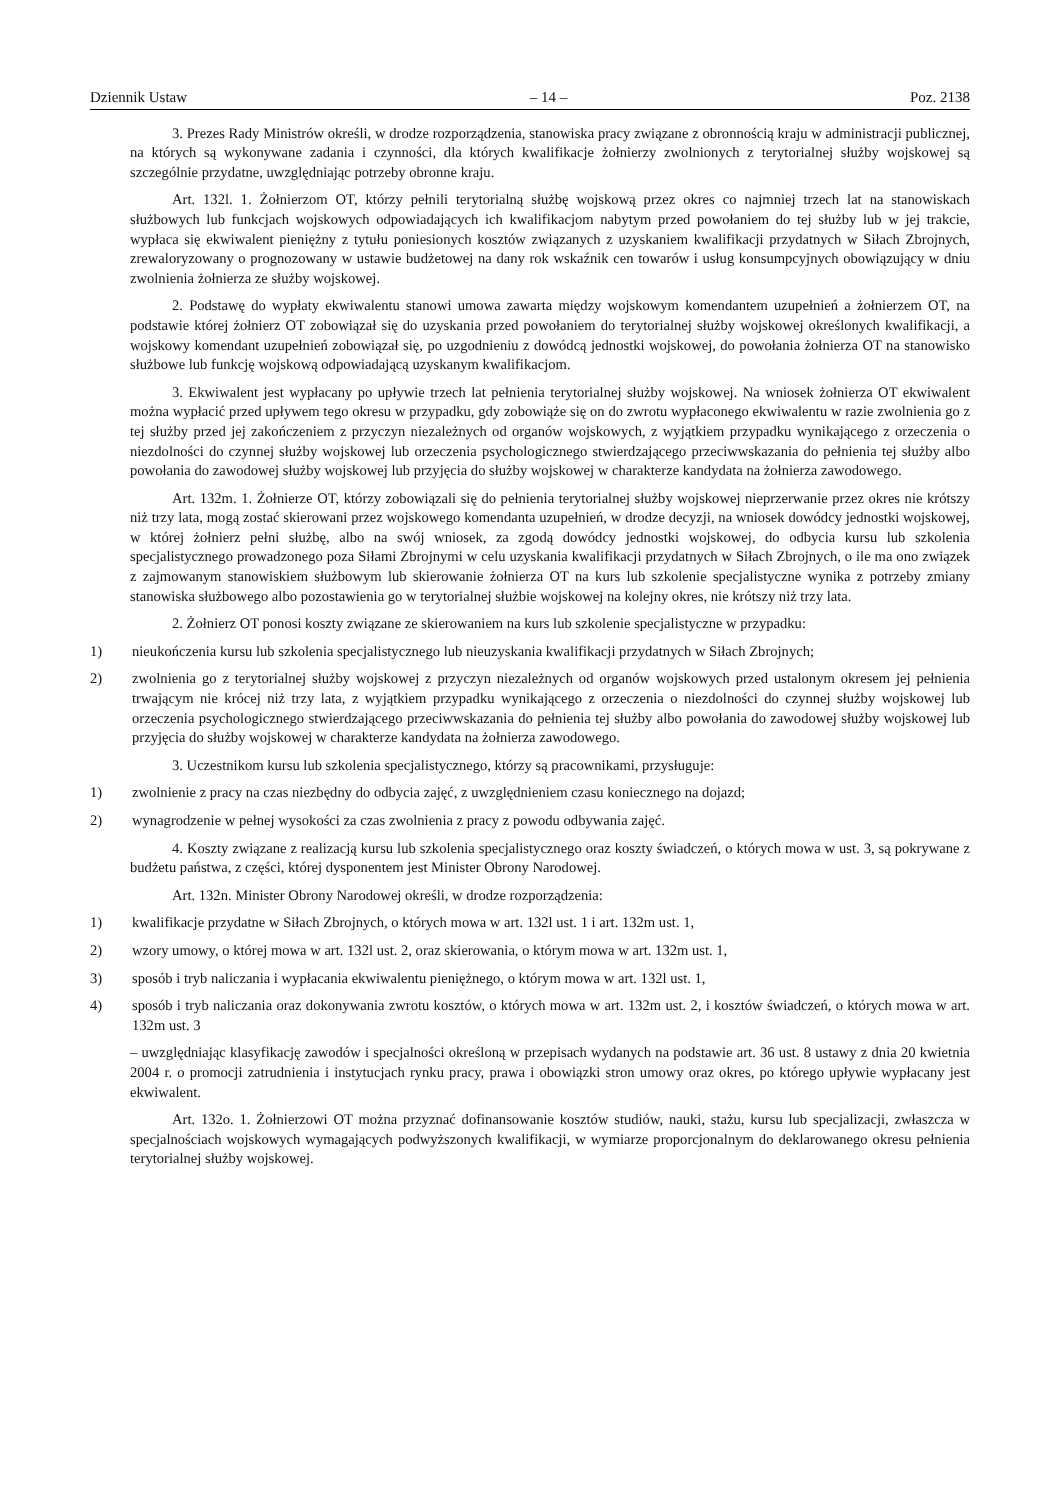Dziennik Ustaw – 14 – Poz. 2138
3. Prezes Rady Ministrów określi, w drodze rozporządzenia, stanowiska pracy związane z obronnością kraju w administracji publicznej, na których są wykonywane zadania i czynności, dla których kwalifikacje żołnierzy zwolnionych z terytorialnej służby wojskowej są szczególnie przydatne, uwzględniając potrzeby obronne kraju.
Art. 132l. 1. Żołnierzom OT, którzy pełnili terytorialną służbę wojskową przez okres co najmniej trzech lat na stanowiskach służbowych lub funkcjach wojskowych odpowiadających ich kwalifikacjom nabytym przed powołaniem do tej służby lub w jej trakcie, wypłaca się ekwiwalent pieniężny z tytułu poniesionych kosztów związanych z uzyskaniem kwalifikacji przydatnych w Siłach Zbrojnych, zrewaloryzowany o prognozowany w ustawie budżetowej na dany rok wskaźnik cen towarów i usług konsumpcyjnych obowiązujący w dniu zwolnienia żołnierza ze służby wojskowej.
2. Podstawę do wypłaty ekwiwalentu stanowi umowa zawarta między wojskowym komendantem uzupełnień a żołnierzem OT, na podstawie której żołnierz OT zobowiązał się do uzyskania przed powołaniem do terytorialnej służby wojskowej określonych kwalifikacji, a wojskowy komendant uzupełnień zobowiązał się, po uzgodnieniu z dowódcą jednostki wojskowej, do powołania żołnierza OT na stanowisko służbowe lub funkcję wojskową odpowiadającą uzyskanym kwalifikacjom.
3. Ekwiwalent jest wypłacany po upływie trzech lat pełnienia terytorialnej służby wojskowej. Na wniosek żołnierza OT ekwiwalent można wypłacić przed upływem tego okresu w przypadku, gdy zobowiąże się on do zwrotu wypłaconego ekwiwalentu w razie zwolnienia go z tej służby przed jej zakończeniem z przyczyn niezależnych od organów wojskowych, z wyjątkiem przypadku wynikającego z orzeczenia o niezdolności do czynnej służby wojskowej lub orzeczenia psychologicznego stwierdzającego przeciwwskazania do pełnienia tej służby albo powołania do zawodowej służby wojskowej lub przyjęcia do służby wojskowej w charakterze kandydata na żołnierza zawodowego.
Art. 132m. 1. Żołnierze OT, którzy zobowiązali się do pełnienia terytorialnej służby wojskowej nieprzerwanie przez okres nie krótszy niż trzy lata, mogą zostać skierowani przez wojskowego komendanta uzupełnień, w drodze decyzji, na wniosek dowódcy jednostki wojskowej, w której żołnierz pełni służbę, albo na swój wniosek, za zgodą dowódcy jednostki wojskowej, do odbycia kursu lub szkolenia specjalistycznego prowadzonego poza Siłami Zbrojnymi w celu uzyskania kwalifikacji przydatnych w Siłach Zbrojnych, o ile ma ono związek z zajmowanym stanowiskiem służbowym lub skierowanie żołnierza OT na kurs lub szkolenie specjalistyczne wynika z potrzeby zmiany stanowiska służbowego albo pozostawienia go w terytorialnej służbie wojskowej na kolejny okres, nie krótszy niż trzy lata.
2. Żołnierz OT ponosi koszty związane ze skierowaniem na kurs lub szkolenie specjalistyczne w przypadku:
1) nieukończenia kursu lub szkolenia specjalistycznego lub nieuzyskania kwalifikacji przydatnych w Siłach Zbrojnych;
2) zwolnienia go z terytorialnej służby wojskowej z przyczyn niezależnych od organów wojskowych przed ustalonym okresem jej pełnienia trwającym nie krócej niż trzy lata, z wyjątkiem przypadku wynikającego z orzeczenia o niezdolności do czynnej służby wojskowej lub orzeczenia psychologicznego stwierdzającego przeciwwskazania do pełnienia tej służby albo powołania do zawodowej służby wojskowej lub przyjęcia do służby wojskowej w charakterze kandydata na żołnierza zawodowego.
3. Uczestnikom kursu lub szkolenia specjalistycznego, którzy są pracownikami, przysługuje:
1) zwolnienie z pracy na czas niezbędny do odbycia zajęć, z uwzględnieniem czasu koniecznego na dojazd;
2) wynagrodzenie w pełnej wysokości za czas zwolnienia z pracy z powodu odbywania zajęć.
4. Koszty związane z realizacją kursu lub szkolenia specjalistycznego oraz koszty świadczeń, o których mowa w ust. 3, są pokrywane z budżetu państwa, z części, której dysponentem jest Minister Obrony Narodowej.
Art. 132n. Minister Obrony Narodowej określi, w drodze rozporządzenia:
1) kwalifikacje przydatne w Siłach Zbrojnych, o których mowa w art. 132l ust. 1 i art. 132m ust. 1,
2) wzory umowy, o której mowa w art. 132l ust. 2, oraz skierowania, o którym mowa w art. 132m ust. 1,
3) sposób i tryb naliczania i wypłacania ekwiwalentu pieniężnego, o którym mowa w art. 132l ust. 1,
4) sposób i tryb naliczania oraz dokonywania zwrotu kosztów, o których mowa w art. 132m ust. 2, i kosztów świadczeń, o których mowa w art. 132m ust. 3
– uwzględniając klasyfikację zawodów i specjalności określoną w przepisach wydanych na podstawie art. 36 ust. 8 ustawy z dnia 20 kwietnia 2004 r. o promocji zatrudnienia i instytucjach rynku pracy, prawa i obowiązki stron umowy oraz okres, po którego upływie wypłacany jest ekwiwalent.
Art. 132o. 1. Żołnierzowi OT można przyznać dofinansowanie kosztów studiów, nauki, stażu, kursu lub specjalizacji, zwłaszcza w specjalnościach wojskowych wymagających podwyższonych kwalifikacji, w wymiarze proporcjonalnym do deklarowanego okresu pełnienia terytorialnej służby wojskowej.